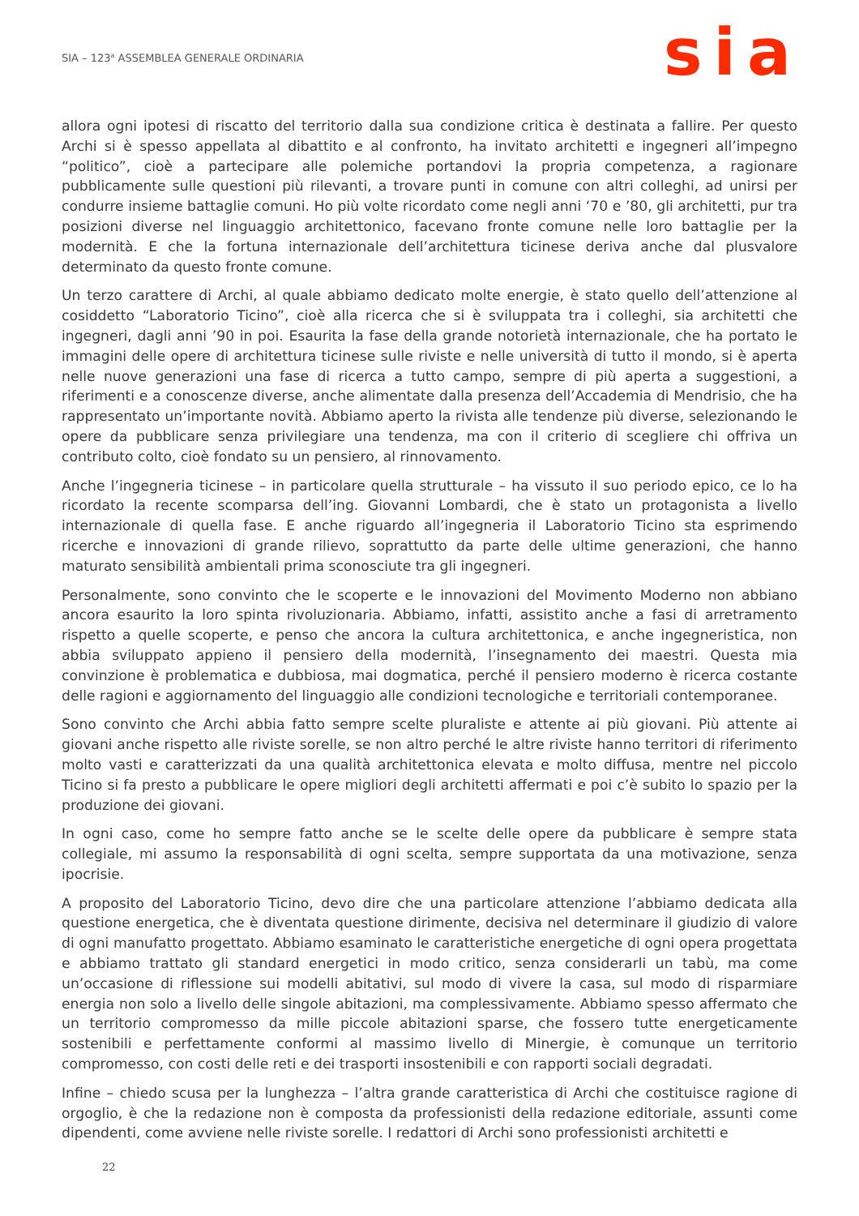SIA – 123<sup>a</sup> ASSEMBLEA GENERALE ORDINARIA
sia
allora ogni ipotesi di riscatto del territorio dalla sua condizione critica è destinata a fallire. Per questo Archi si è spesso appellata al dibattito e al confronto, ha invitato architetti e ingegneri all’impegno “politico”, cioè a partecipare alle polemiche portandovi la propria competenza, a ragionare pubblicamente sulle questioni più rilevanti, a trovare punti in comune con altri colleghi, ad unirsi per condurre insieme battaglie comuni. Ho più volte ricordato come negli anni ‘70 e ’80, gli architetti, pur tra posizioni diverse nel linguaggio architettonico, facevano fronte comune nelle loro battaglie per la modernità. E che la fortuna internazionale dell’architettura ticinese deriva anche dal plusvalore determinato da questo fronte comune.
Un terzo carattere di Archi, al quale abbiamo dedicato molte energie, è stato quello dell’attenzione al cosiddetto “Laboratorio Ticino”, cioè alla ricerca che si è sviluppata tra i colleghi, sia architetti che ingegneri, dagli anni ’90 in poi. Esaurita la fase della grande notorietà internazionale, che ha portato le immagini delle opere di architettura ticinese sulle riviste e nelle università di tutto il mondo, si è aperta nelle nuove generazioni una fase di ricerca a tutto campo, sempre di più aperta a suggestioni, a riferimenti e a conoscenze diverse, anche alimentate dalla presenza dell’Accademia di Mendrisio, che ha rappresentato un’importante novità. Abbiamo aperto la rivista alle tendenze più diverse, selezionando le opere da pubblicare senza privilegiare una tendenza, ma con il criterio di scegliere chi offriva un contributo colto, cioè fondato su un pensiero, al rinnovamento.
Anche l’ingegneria ticinese – in particolare quella strutturale – ha vissuto il suo periodo epico, ce lo ha ricordato la recente scomparsa dell’ing. Giovanni Lombardi, che è stato un protagonista a livello internazionale di quella fase. E anche riguardo all’ingegneria il Laboratorio Ticino sta esprimendo ricerche e innovazioni di grande rilievo, soprattutto da parte delle ultime generazioni, che hanno maturato sensibilità ambientali prima sconosciute tra gli ingegneri.
Personalmente, sono convinto che le scoperte e le innovazioni del Movimento Moderno non abbiano ancora esaurito la loro spinta rivoluzionaria. Abbiamo, infatti, assistito anche a fasi di arretramento rispetto a quelle scoperte, e penso che ancora la cultura architettonica, e anche ingegneristica, non abbia sviluppato appieno il pensiero della modernità, l’insegnamento dei maestri. Questa mia convinzione è problematica e dubbiosa, mai dogmatica, perché il pensiero moderno è ricerca costante delle ragioni e aggiornamento del linguaggio alle condizioni tecnologiche e territoriali contemporanee.
Sono convinto che Archi abbia fatto sempre scelte pluraliste e attente ai più giovani. Più attente ai giovani anche rispetto alle riviste sorelle, se non altro perché le altre riviste hanno territori di riferimento molto vasti e caratterizzati da una qualità architettonica elevata e molto diffusa, mentre nel piccolo Ticino si fa presto a pubblicare le opere migliori degli architetti affermati e poi c’è subito lo spazio per la produzione dei giovani.
In ogni caso, come ho sempre fatto anche se le scelte delle opere da pubblicare è sempre stata collegiale, mi assumo la responsabilità di ogni scelta, sempre supportata da una motivazione, senza ipocrisie.
A proposito del Laboratorio Ticino, devo dire che una particolare attenzione l’abbiamo dedicata alla questione energetica, che è diventata questione dirimente, decisiva nel determinare il giudizio di valore di ogni manufatto progettato. Abbiamo esaminato le caratteristiche energetiche di ogni opera progettata e abbiamo trattato gli standard energetici in modo critico, senza considerarli un tabù, ma come un’occasione di riflessione sui modelli abitativi, sul modo di vivere la casa, sul modo di risparmiare energia non solo a livello delle singole abitazioni, ma complessivamente. Abbiamo spesso affermato che un territorio compromesso da mille piccole abitazioni sparse, che fossero tutte energeticamente sostenibili e perfettamente conformi al massimo livello di Minergie, è comunque un territorio compromesso, con costi delle reti e dei trasporti insostenibili e con rapporti sociali degradati.
Infine – chiedo scusa per la lunghezza – l’altra grande caratteristica di Archi che costituisce ragione di orgoglio, è che la redazione non è composta da professionisti della redazione editoriale, assunti come dipendenti, come avviene nelle riviste sorelle. I redattori di Archi sono professionisti architetti e
22